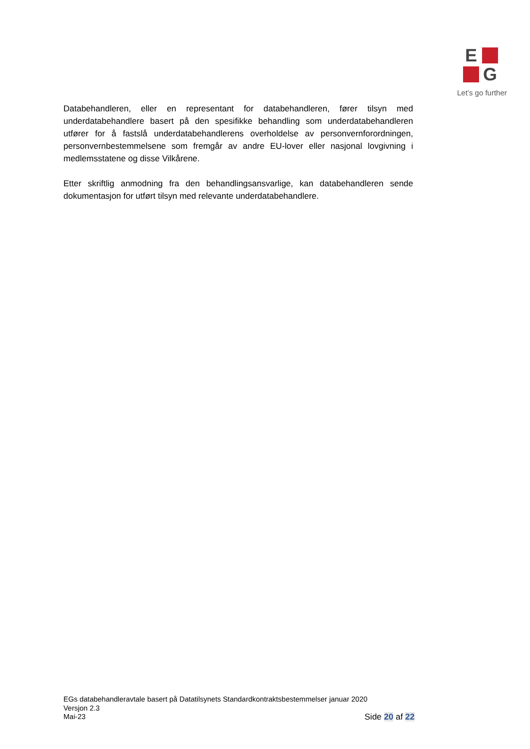E
G
Let’s go further
Databehandleren, eller en representant for databehandleren, fører tilsyn med underdatabehandlere basert på den spesifikke behandling som underdatabehandleren utfører for å fastslå underdatabehandlerens overholdelse av personvernforordningen, personvernbestemmelsene som fremgår av andre EU-lover eller nasjonal lovgivning i medlemsstatene og disse Vilkårene.
Etter skriftlig anmodning fra den behandlingsansvarlige, kan databehandleren sende dokumentasjon for utført tilsyn med relevante underdatabehandlere.
EGs databehandleravtale basert på Datatilsynets Standardkontraktsbestemmelser januar 2020
Versjon 2.3
Mai-23 Side 20 af 22